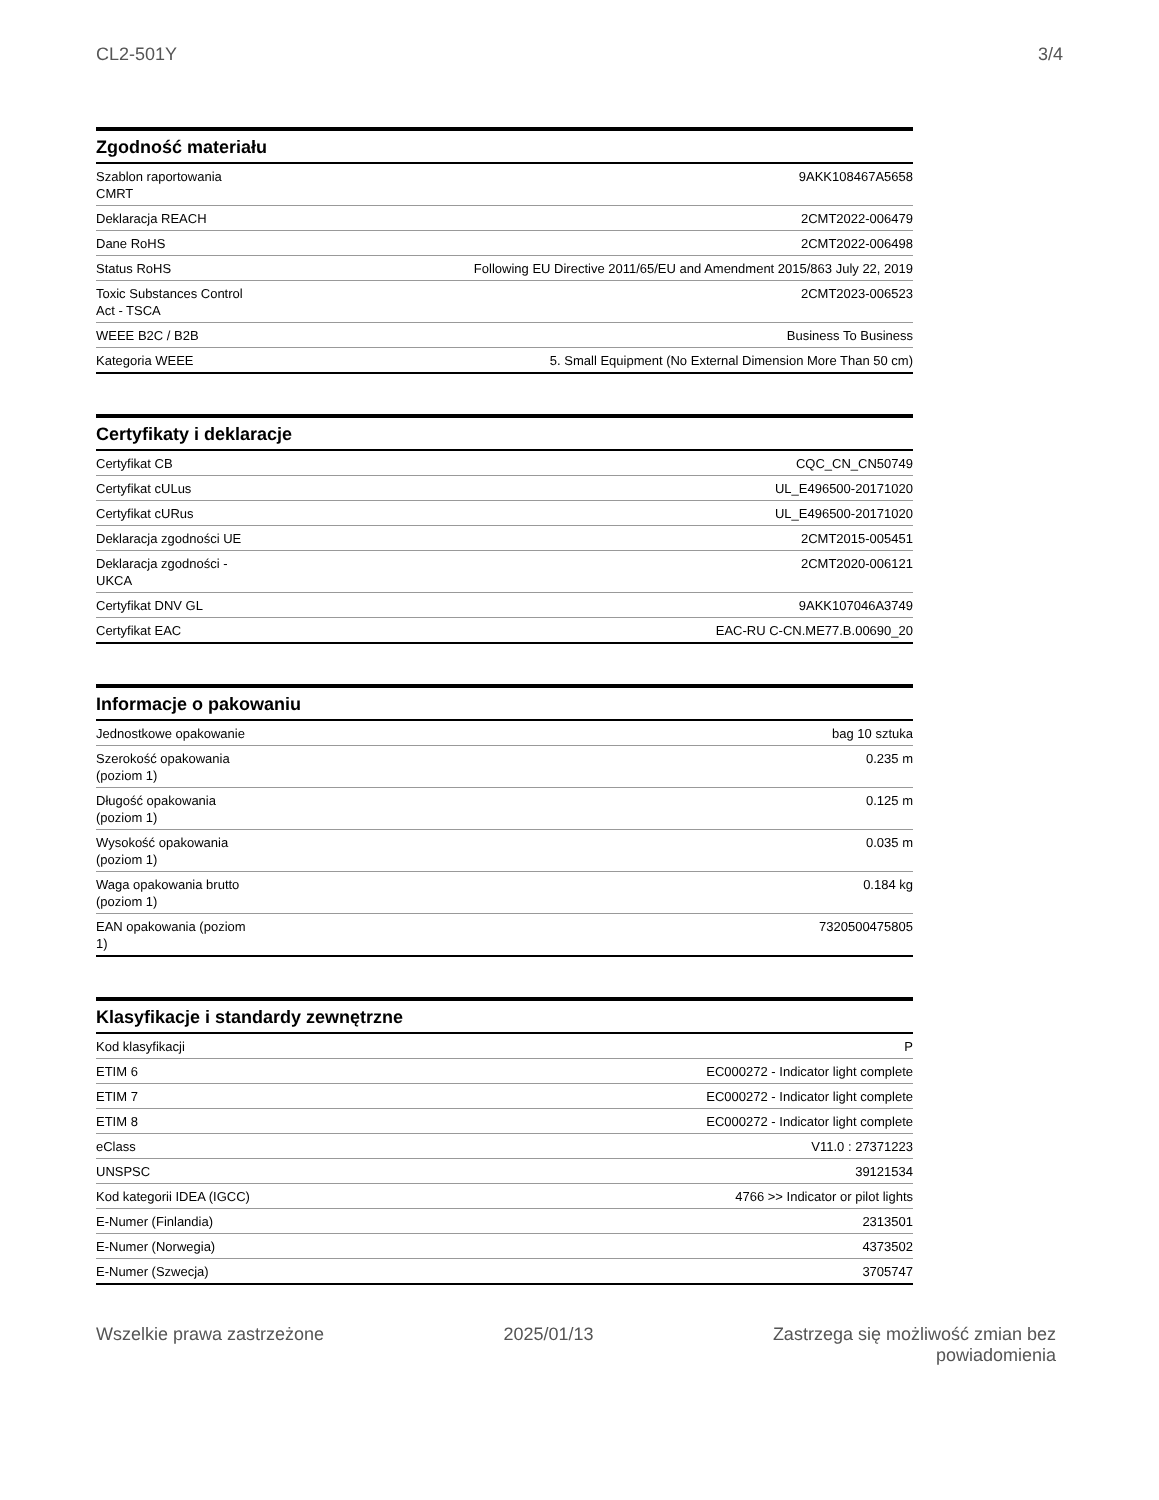CL2-501Y 3/4
Zgodność materiału
| Szablon raportowania CMRT | 9AKK108467A5658 |
| Deklaracja REACH | 2CMT2022-006479 |
| Dane RoHS | 2CMT2022-006498 |
| Status RoHS | Following EU Directive 2011/65/EU and Amendment 2015/863 July 22, 2019 |
| Toxic Substances Control Act - TSCA | 2CMT2023-006523 |
| WEEE B2C / B2B | Business To Business |
| Kategoria WEEE | 5. Small Equipment (No External Dimension More Than 50 cm) |
Certyfikaty i deklaracje
| Certyfikat CB | CQC_CN_CN50749 |
| Certyfikat cULus | UL_E496500-20171020 |
| Certyfikat cURus | UL_E496500-20171020 |
| Deklaracja zgodności UE | 2CMT2015-005451 |
| Deklaracja zgodności - UKCA | 2CMT2020-006121 |
| Certyfikat DNV GL | 9AKK107046A3749 |
| Certyfikat EAC | EAC-RU C-CN.ME77.B.00690_20 |
Informacje o pakowaniu
| Jednostkowe opakowanie | bag 10 sztuka |
| Szerokość opakowania (poziom 1) | 0.235 m |
| Długość opakowania (poziom 1) | 0.125 m |
| Wysokość opakowania (poziom 1) | 0.035 m |
| Waga opakowania brutto (poziom 1) | 0.184 kg |
| EAN opakowania (poziom 1) | 7320500475805 |
Klasyfikacje i standardy zewnętrzne
| Kod klasyfikacji | P |
| ETIM 6 | EC000272 - Indicator light complete |
| ETIM 7 | EC000272 - Indicator light complete |
| ETIM 8 | EC000272 - Indicator light complete |
| eClass | V11.0 : 27371223 |
| UNSPSC | 39121534 |
| Kod kategorii IDEA (IGCC) | 4766 >> Indicator or pilot lights |
| E-Numer (Finlandia) | 2313501 |
| E-Numer (Norwegia) | 4373502 |
| E-Numer (Szwecja) | 3705747 |
Wszelkie prawa zastrzeżone 2025/01/13 Zastrzega się możliwość zmian bez
powiadomienia